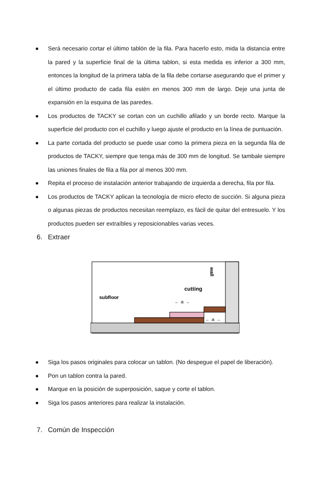● Será necesario cortar el último tablón de la fila. Para hacerlo esto, mida la distancia entre la pared y la superficie final de la última tablon, si esta medida es inferior a 300 mm, entonces la longitud de la primera tabla de la fila debe cortarse asegurando que el primer y el último producto de cada fila estén en menos 300 mm de largo. Deje una junta de expansión en la esquina de las paredes.
● Los productos de TACKY se cortan con un cuchillo afilado y un borde recto. Marque la superficie del producto con el cuchillo y luego ajuste el producto en la línea de puntuación.
● La parte cortada del producto se puede usar como la primera pieza en la segunda fila de productos de TACKY, siempre que tenga más de 300 mm de longitud. Se tambale siempre las uniones finales de fila a fila por al menos 300 mm.
● Repita el proceso de instalación anterior trabajando de izquierda a derecha, fila por fila.
● Los productos de TACKY aplican la tecnología de micro efecto de succión. Si alguna pieza o algunas piezas de productos necesitan reemplazo, es fácil de quitar del entresuelo. Y los productos pueden ser extraíbles y reposicionables varias veces.
6. Extraer
subfloor
cutting
wall
← a →
← a →
● Siga los pasos originales para colocar un tablon. (No despegue el papel de liberación).
● Pon un tablon contra la pared.
● Marque en la posición de superposición, saque y corte el tablon.
● Siga los pasos anteriores para realizar la instalación.
7. Común de Inspección